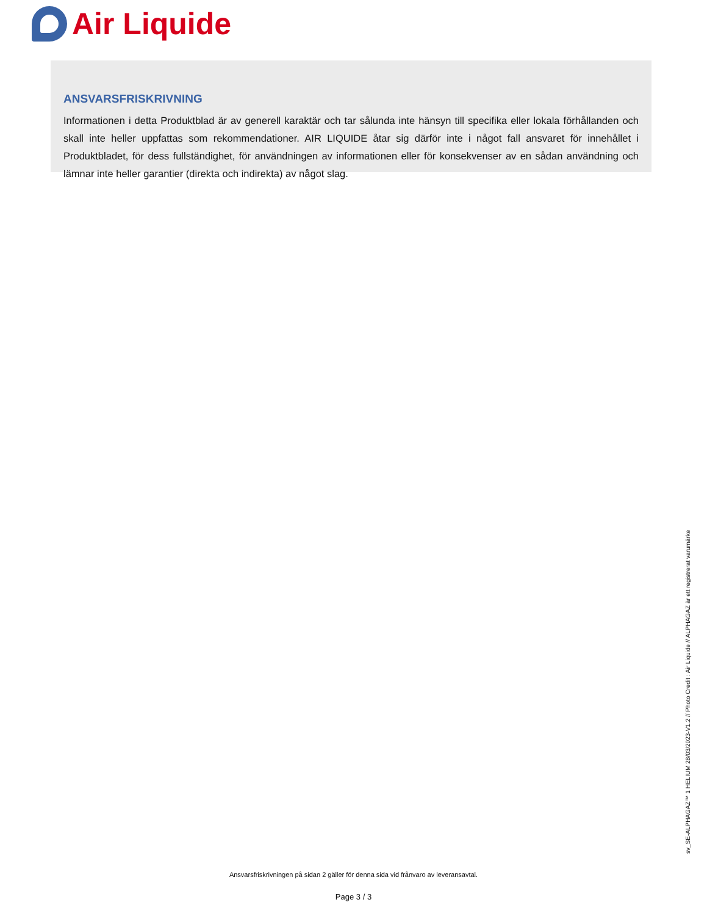Air Liquide
ANSVARSFRISKRIVNING
Informationen i detta Produktblad är av generell karaktär och tar sålunda inte hänsyn till specifika eller lokala förhållanden och skall inte heller uppfattas som rekommendationer. AIR LIQUIDE åtar sig därför inte i något fall ansvaret för innehållet i Produktbladet, för dess fullständighet, för användningen av informationen eller för konsekvenser av en sådan användning och lämnar inte heller garantier (direkta och indirekta) av något slag.
sv_SE-ALPHAGAZ™ 1 HELIUM 28/03/2023-V1.2 // Photo Credit : Air Liquide // ALPHAGAZ är ett registrerat varumärke
Ansvarsfriskrivningen på sidan 2 gäller för denna sida vid frånvaro av leveransavtal.
Page 3 / 3